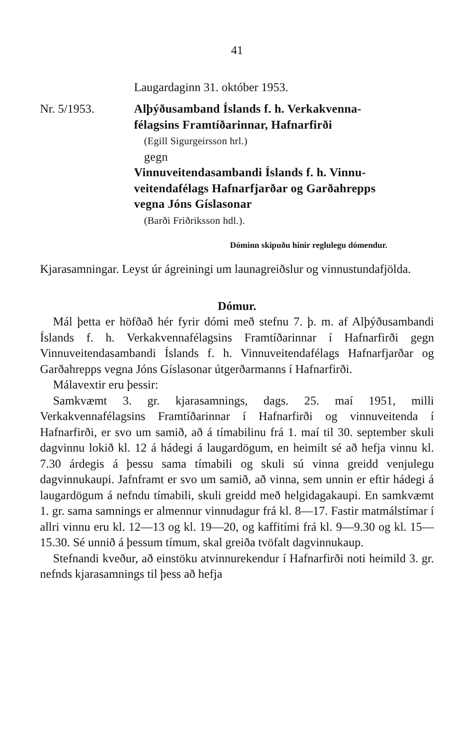41
Laugardaginn 31. október 1953.
Nr. 5/1953. Alþýðusamband Íslands f. h. Verkakvenna-
félagsins Framtíðarinnar, Hafnarfirði
(Egill Sigurgeirsson hrl.)
gegn
Vinnuveitendasambandi Íslands f. h. Vinnu-
veitendafélags Hafnarfjarðar og Garðahrepps
vegna Jóns Gíslasonar
(Barði Friðriksson hdl.).
Dóminn skipuðu hinir reglulegu dómendur.
Kjarasamningar. Leyst úr ágreiningi um launagreiðslur og vinnustundafjölda.
Dómur.
Mál þetta er höfðað hér fyrir dómi með stefnu 7. þ. m. af Alþýðusambandi Íslands f. h. Verkakvennafélagsins Framtíðarinnar í Hafnarfirði gegn Vinnuveitendasambandi Íslands f. h. Vinnuveitendafélags Hafnarfjarðar og Garðahrepps vegna Jóns Gíslasonar útgerðarmanns í Hafnarfirði.
Málavextir eru þessir:
Samkvæmt 3. gr. kjarasamnings, dags. 25. maí 1951, milli Verkakvennafélagsins Framtíðarinnar í Hafnarfirði og vinnuveitenda í Hafnarfirði, er svo um samið, að á tímabilinu frá 1. maí til 30. september skuli dagvinnu lokið kl. 12 á hádegi á laugardögum, en heimilt sé að hefja vinnu kl. 7.30 árdegis á þessu sama tímabili og skuli sú vinna greidd venjulegu dagvinnukaupi. Jafnframt er svo um samið, að vinna, sem unnin er eftir hádegi á laugardögum á nefndu tímabili, skuli greidd með helgidagakaupi. En samkvæmt 1. gr. sama samnings er almennur vinnudagur frá kl. 8—17. Fastir matmálstímar í allri vinnu eru kl. 12—13 og kl. 19—20, og kaffitími frá kl. 9—9.30 og kl. 15—15.30. Sé unnið á þessum tímum, skal greiða tvöfalt dagvinnukaup.
Stefnandi kveður, að einstöku atvinnurekendur í Hafnarfirði noti heimild 3. gr. nefnds kjarasamnings til þess að hefja